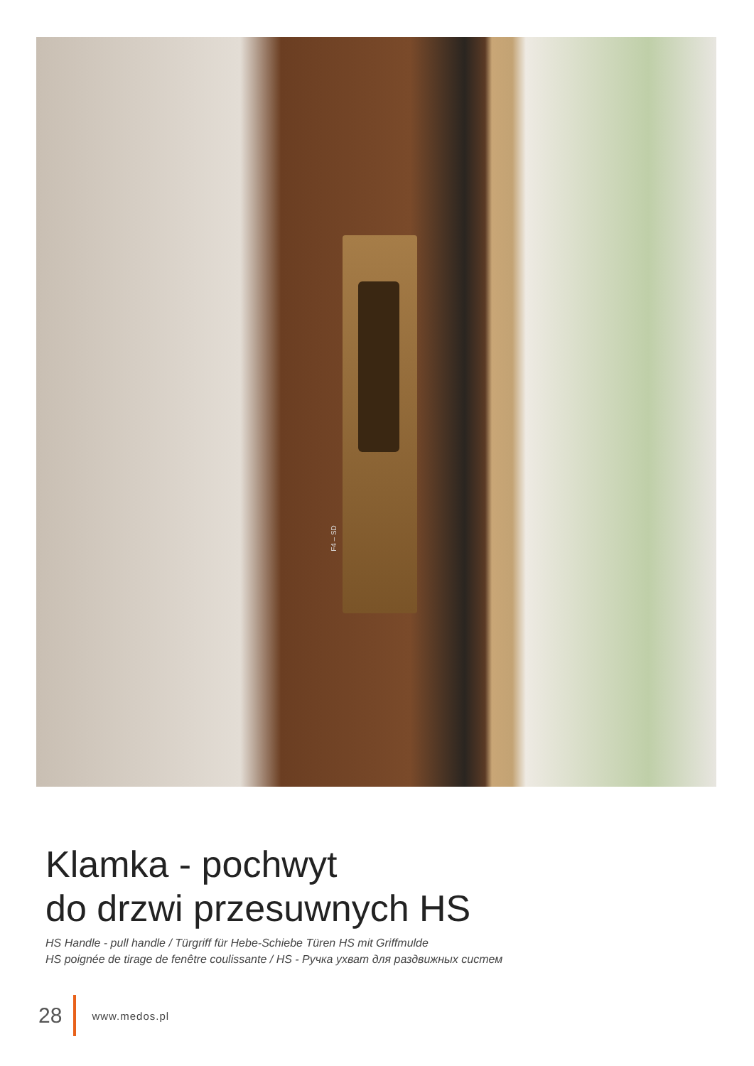F4 – SD
Klamka - pochwyt
do drzwi przesuwnych HS
HS Handle - pull handle / Türgriff für Hebe-Schiebe Türen HS mit Griffmulde
HS poignée de tirage de fenêtre coulissante / HS - Ручка ухват для раздвижных систем
28 www.medos.pl